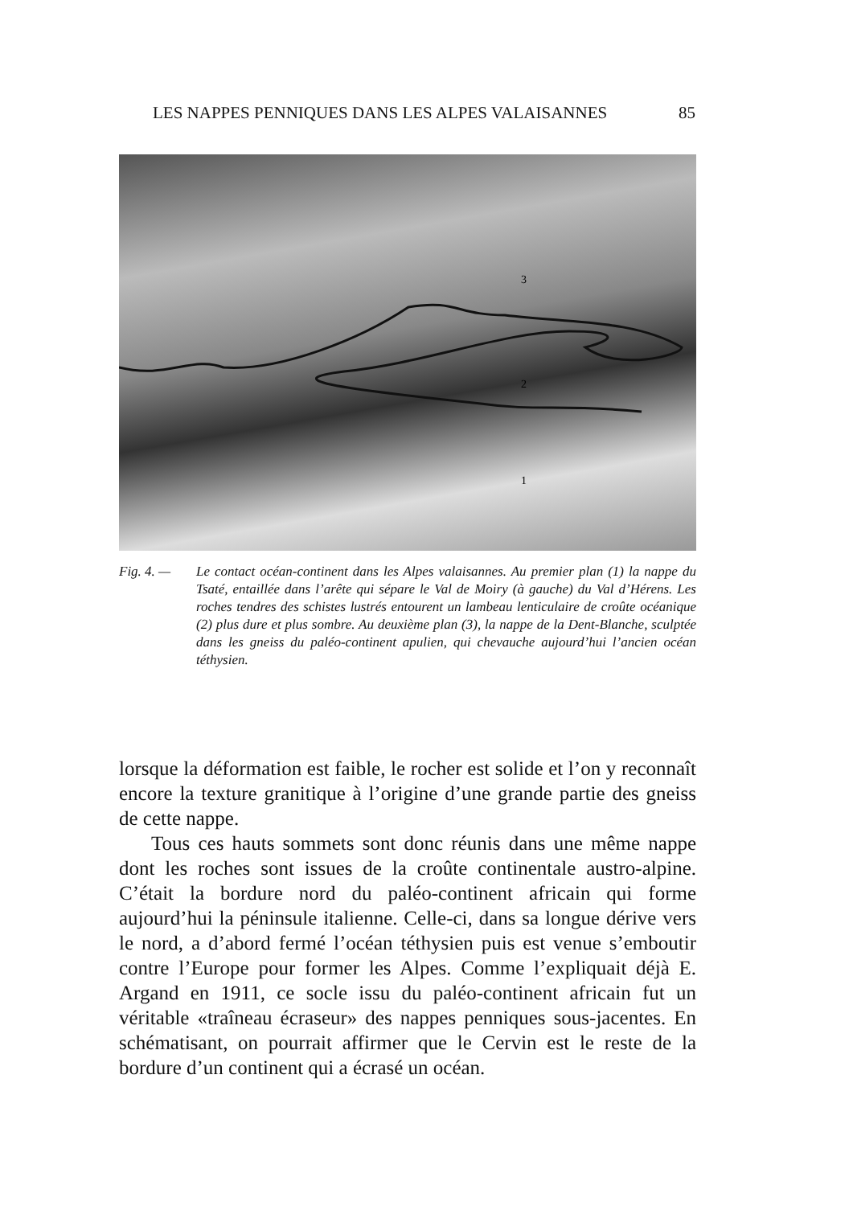LES NAPPES PENNIQUES DANS LES ALPES VALAISANNES 85
3
2
1
Fig. 4. — Le contact océan-continent dans les Alpes valaisannes. Au premier plan (1) la nappe du Tsaté, entaillée dans l’arête qui sépare le Val de Moiry (à gauche) du Val d’Hérens. Les roches tendres des schistes lustrés entourent un lambeau lenticulaire de croûte océanique (2) plus dure et plus sombre. Au deuxième plan (3), la nappe de la Dent-Blanche, sculptée dans les gneiss du paléo-continent apulien, qui chevauche aujourd’hui l’ancien océan téthysien.
lorsque la déformation est faible, le rocher est solide et l’on y reconnaît encore la texture granitique à l’origine d’une grande partie des gneiss de cette nappe.
Tous ces hauts sommets sont donc réunis dans une même nappe dont les roches sont issues de la croûte continentale austro-alpine. C’était la bordure nord du paléo-continent africain qui forme aujourd’hui la péninsule italienne. Celle-ci, dans sa longue dérive vers le nord, a d’abord fermé l’océan téthysien puis est venue s’emboutir contre l’Europe pour former les Alpes. Comme l’expliquait déjà E. Argand en 1911, ce socle issu du paléo-continent africain fut un véritable «traîneau écraseur» des nappes penniques sous-jacentes. En schématisant, on pourrait affirmer que le Cervin est le reste de la bordure d’un continent qui a écrasé un océan.